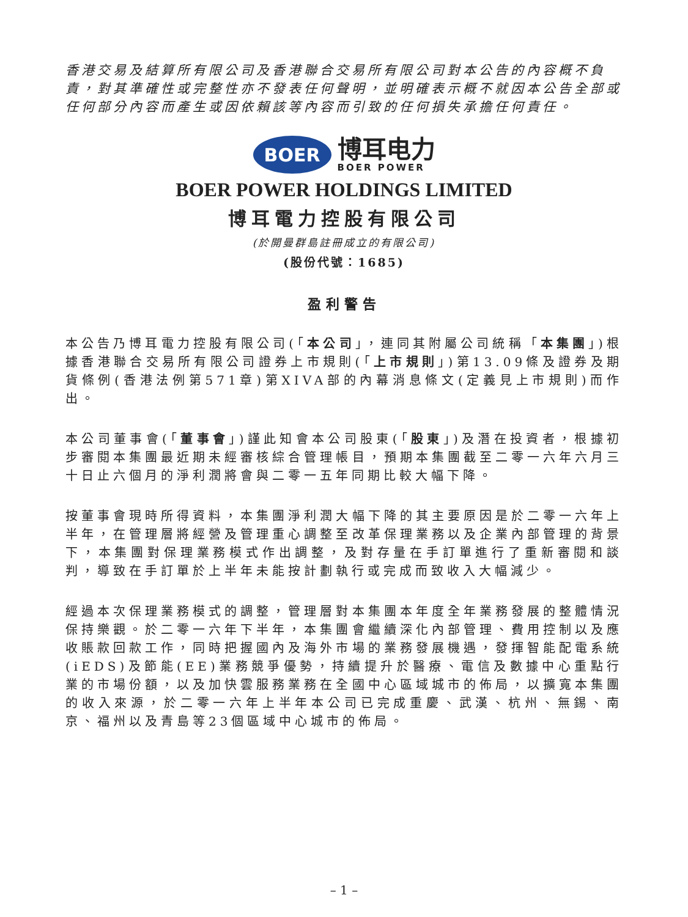香港交易及結算所有限公司及香港聯合交易所有限公司對本公告的內容概不負責，對其準確性或完整性亦不發表任何聲明，並明確表示概不就因本公告全部或任何部分內容而產生或因依賴該等內容而引致的任何損失承擔任何責任。
BOER
博耳电力
BOER POWER
BOER POWER HOLDINGS LIMITED
博耳電力控股有限公司
(於開曼群島註冊成立的有限公司)
(股份代號：1685)
盈利警告
本公告乃博耳電力控股有限公司(「本公司」，連同其附屬公司統稱「本集團」)根據香港聯合交易所有限公司證券上市規則(「上市規則」)第13.09條及證券及期貨條例(香港法例第571章)第XIVA部的內幕消息條文(定義見上市規則)而作出。
本公司董事會(「董事會」)謹此知會本公司股東(「股東」)及潛在投資者，根據初步審閱本集團最近期未經審核綜合管理帳目，預期本集團截至二零一六年六月三十日止六個月的淨利潤將會與二零一五年同期比較大幅下降。
按董事會現時所得資料，本集團淨利潤大幅下降的其主要原因是於二零一六年上半年，在管理層將經營及管理重心調整至改革保理業務以及企業內部管理的背景下，本集團對保理業務模式作出調整，及對存量在手訂單進行了重新審閱和談判，導致在手訂單於上半年未能按計劃執行或完成而致收入大幅減少。
經過本次保理業務模式的調整，管理層對本集團本年度全年業務發展的整體情況保持樂觀。於二零一六年下半年，本集團會繼續深化內部管理、費用控制以及應收賬款回款工作，同時把握國內及海外市場的業務發展機遇，發揮智能配電系統(iEDS)及節能(EE)業務競爭優勢，持續提升於醫療、電信及數據中心重點行業的市場份額，以及加快雲服務業務在全國中心區域城市的佈局，以擴寬本集團的收入來源，於二零一六年上半年本公司已完成重慶、武漢、杭州、無錫、南京、福州以及青島等23個區域中心城市的佈局。
– 1 –